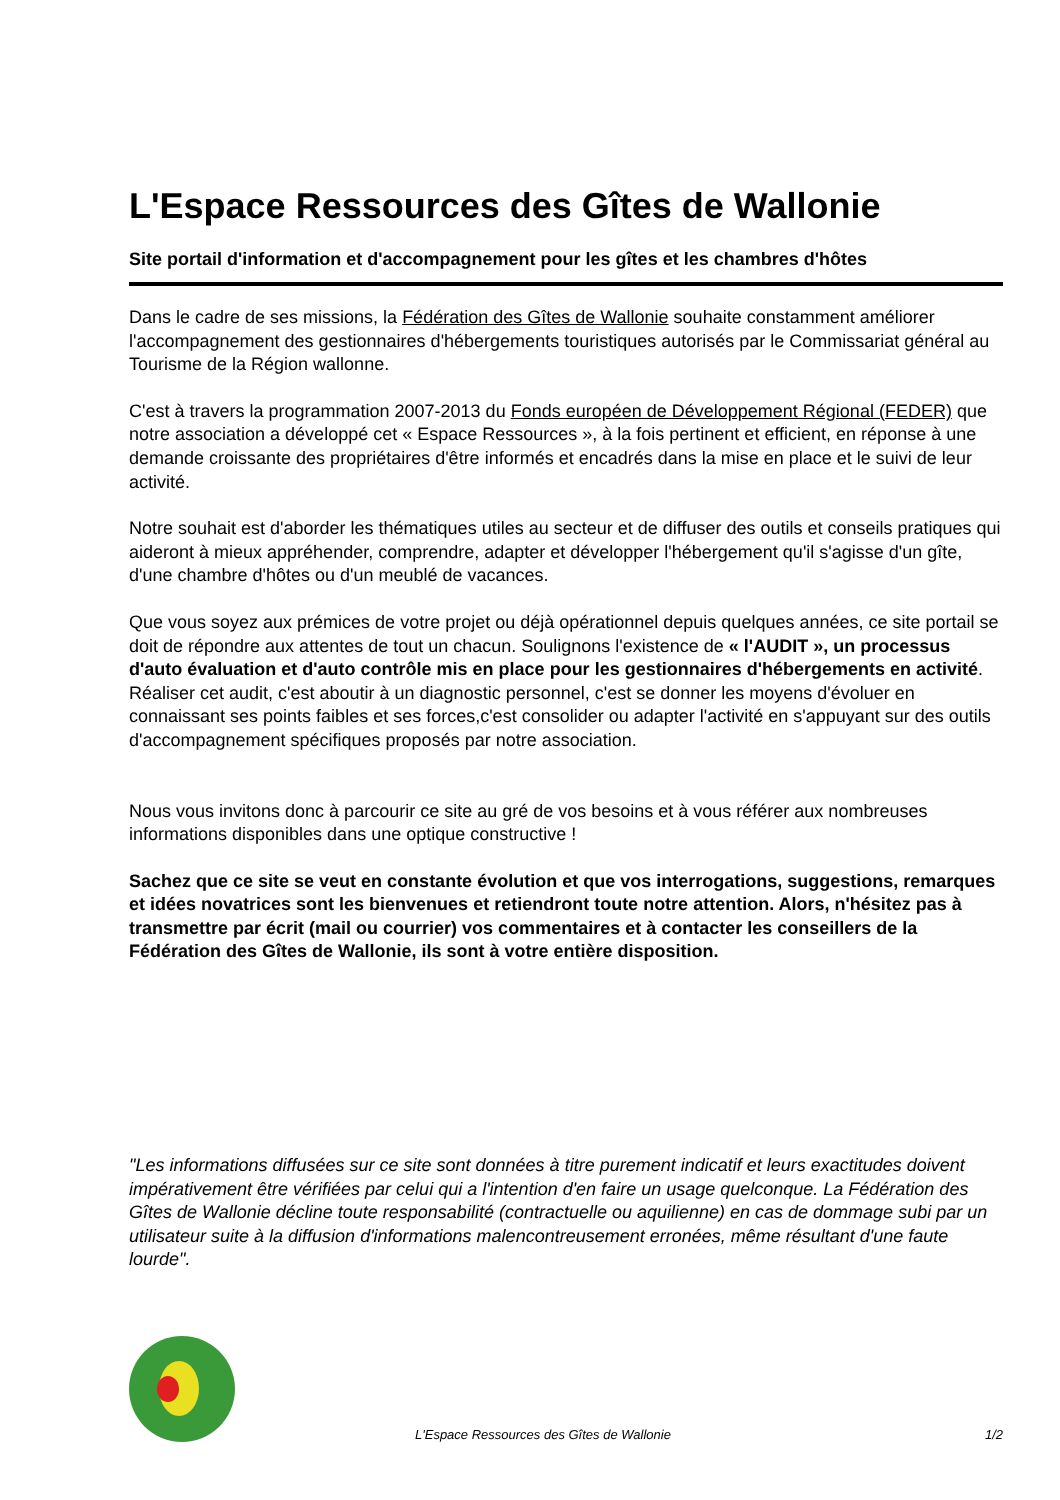L'Espace Ressources des Gîtes de Wallonie
Site portail d'information et d'accompagnement pour les gîtes et les chambres d'hôtes
Dans le cadre de ses missions, la Fédération des Gîtes de Wallonie souhaite constamment améliorer l'accompagnement des gestionnaires d'hébergements touristiques autorisés par le Commissariat général au Tourisme de la Région wallonne.
C'est à travers la programmation 2007-2013 du Fonds européen de Développement Régional (FEDER) que notre association a développé cet « Espace Ressources », à la fois pertinent et efficient, en réponse à une demande croissante des propriétaires d'être informés et encadrés dans la mise en place et le suivi de leur activité.
Notre souhait est d'aborder les thématiques utiles au secteur et de diffuser des outils et conseils pratiques qui aideront à mieux appréhender, comprendre, adapter et développer l'hébergement qu'il s'agisse d'un gîte, d'une chambre d'hôtes ou d'un meublé de vacances.
Que vous soyez aux prémices de votre projet ou déjà opérationnel depuis quelques années, ce site portail se doit de répondre aux attentes de tout un chacun. Soulignons l'existence de « l'AUDIT », un processus d'auto évaluation et d'auto contrôle mis en place pour les gestionnaires d'hébergements en activité. Réaliser cet audit, c'est aboutir à un diagnostic personnel, c'est se donner les moyens d'évoluer en connaissant ses points faibles et ses forces,c'est consolider ou adapter l'activité en s'appuyant sur des outils d'accompagnement spécifiques proposés par notre association.
Nous vous invitons donc à parcourir ce site au gré de vos besoins et à vous référer aux nombreuses informations disponibles dans une optique constructive !
Sachez que ce site se veut en constante évolution et que vos interrogations, suggestions, remarques et idées novatrices sont les bienvenues et retiendront toute notre attention. Alors, n'hésitez pas à transmettre par écrit (mail ou courrier) vos commentaires et à contacter les conseillers de la Fédération des Gîtes de Wallonie, ils sont à votre entière disposition.
"Les informations diffusées sur ce site sont données à titre purement indicatif et leurs exactitudes doivent impérativement être vérifiées par celui qui a l'intention d'en faire un usage quelconque. La Fédération des Gîtes de Wallonie décline toute responsabilité (contractuelle ou aquilienne) en cas de dommage subi par un utilisateur suite à la diffusion d'informations malencontreusement erronées, même résultant d'une faute lourde".
L'Espace Ressources des Gîtes de Wallonie 1/2